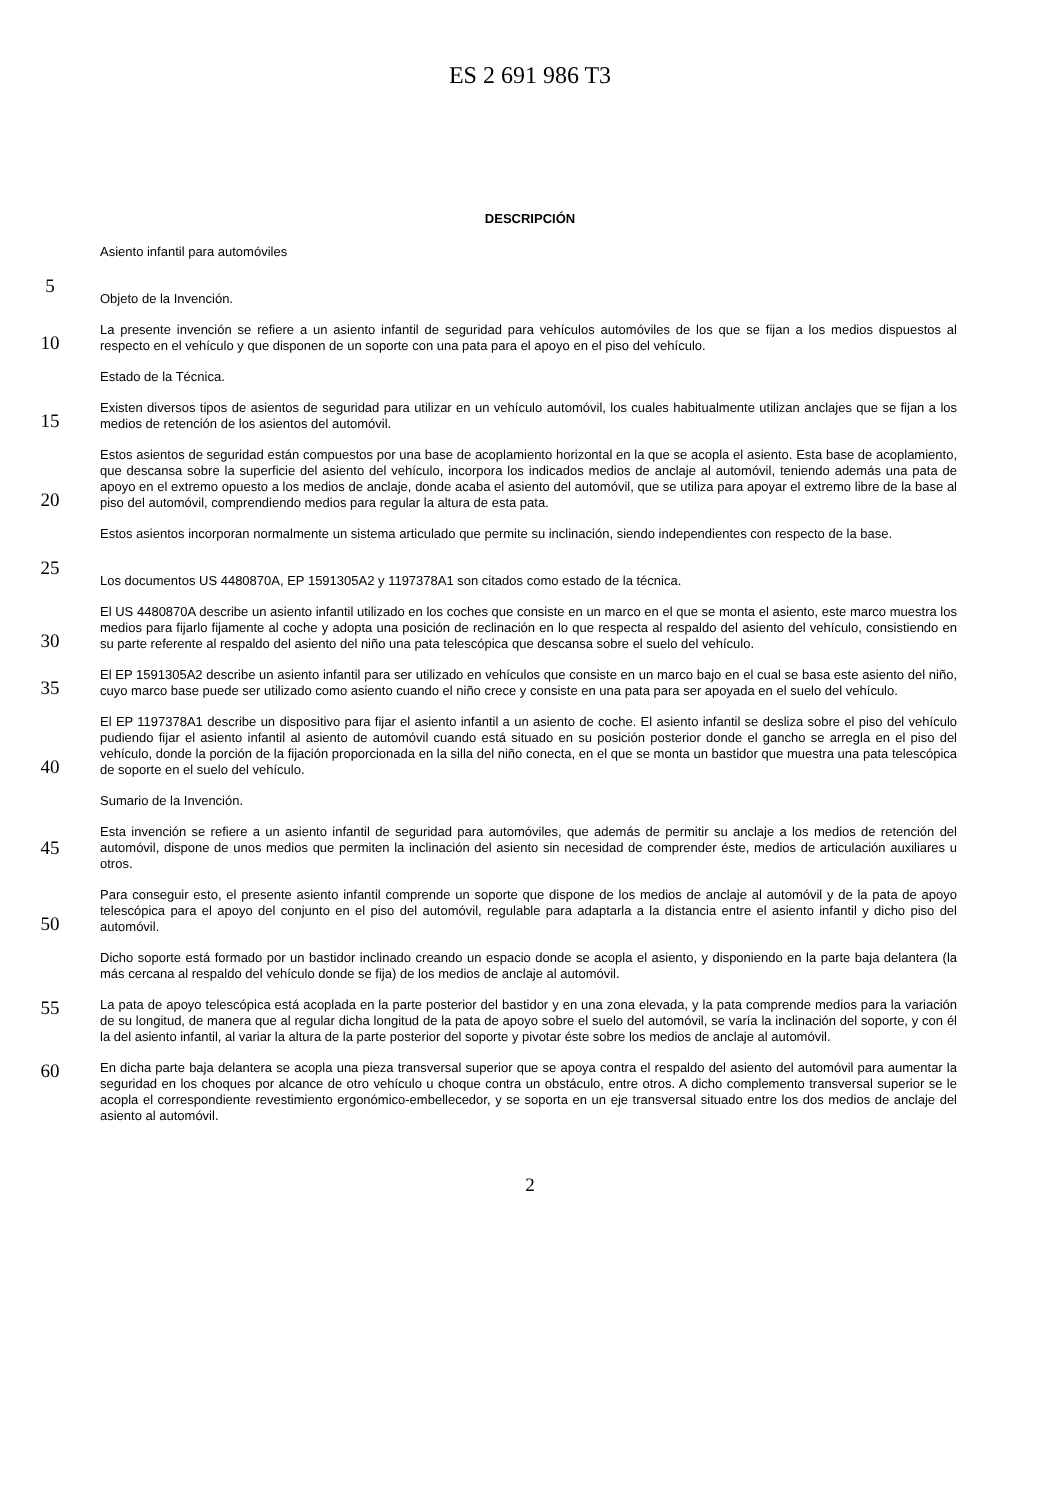ES 2 691 986 T3
DESCRIPCIÓN
Asiento infantil para automóviles
5
Objeto de la Invención.
10
La presente invención se refiere a un asiento infantil de seguridad para vehículos automóviles de los que se fijan a los medios dispuestos al respecto en el vehículo y que disponen de un soporte con una pata para el apoyo en el piso del vehículo.
Estado de la Técnica.
15
Existen diversos tipos de asientos de seguridad para utilizar en un vehículo automóvil, los cuales habitualmente utilizan anclajes que se fijan a los medios de retención de los asientos del automóvil.
20
Estos asientos de seguridad están compuestos por una base de acoplamiento horizontal en la que se acopla el asiento. Esta base de acoplamiento, que descansa sobre la superficie del asiento del vehículo, incorpora los indicados medios de anclaje al automóvil, teniendo además una pata de apoyo en el extremo opuesto a los medios de anclaje, donde acaba el asiento del automóvil, que se utiliza para apoyar el extremo libre de la base al piso del automóvil, comprendiendo medios para regular la altura de esta pata.
Estos asientos incorporan normalmente un sistema articulado que permite su inclinación, siendo independientes con respecto de la base.
25
Los documentos US 4480870A, EP 1591305A2 y 1197378A1 son citados como estado de la técnica.
30
El US 4480870A describe un asiento infantil utilizado en los coches que consiste en un marco en el que se monta el asiento, este marco muestra los medios para fijarlo fijamente al coche y adopta una posición de reclinación en lo que respecta al respaldo del asiento del vehículo, consistiendo en su parte referente al respaldo del asiento del niño una pata telescópica que descansa sobre el suelo del vehículo.
35
El EP 1591305A2 describe un asiento infantil para ser utilizado en vehículos que consiste en un marco bajo en el cual se basa este asiento del niño, cuyo marco base puede ser utilizado como asiento cuando el niño crece y consiste en una pata para ser apoyada en el suelo del vehículo.
40
El EP 1197378A1 describe un dispositivo para fijar el asiento infantil a un asiento de coche. El asiento infantil se desliza sobre el piso del vehículo pudiendo fijar el asiento infantil al asiento de automóvil cuando está situado en su posición posterior donde el gancho se arregla en el piso del vehículo, donde la porción de la fijación proporcionada en la silla del niño conecta, en el que se monta un bastidor que muestra una pata telescópica de soporte en el suelo del vehículo.
Sumario de la Invención.
45
Esta invención se refiere a un asiento infantil de seguridad para automóviles, que además de permitir su anclaje a los medios de retención del automóvil, dispone de unos medios que permiten la inclinación del asiento sin necesidad de comprender éste, medios de articulación auxiliares u otros.
50
Para conseguir esto, el presente asiento infantil comprende un soporte que dispone de los medios de anclaje al automóvil y de la pata de apoyo telescópica para el apoyo del conjunto en el piso del automóvil, regulable para adaptarla a la distancia entre el asiento infantil y dicho piso del automóvil.
Dicho soporte está formado por un bastidor inclinado creando un espacio donde se acopla el asiento, y disponiendo en la parte baja delantera (la más cercana al respaldo del vehículo donde se fija) de los medios de anclaje al automóvil.
55
La pata de apoyo telescópica está acoplada en la parte posterior del bastidor y en una zona elevada, y la pata comprende medios para la variación de su longitud, de manera que al regular dicha longitud de la pata de apoyo sobre el suelo del automóvil, se varía la inclinación del soporte, y con él la del asiento infantil, al variar la altura de la parte posterior del soporte y pivotar éste sobre los medios de anclaje al automóvil.
60
En dicha parte baja delantera se acopla una pieza transversal superior que se apoya contra el respaldo del asiento del automóvil para aumentar la seguridad en los choques por alcance de otro vehículo u choque contra un obstáculo, entre otros. A dicho complemento transversal superior se le acopla el correspondiente revestimiento ergonómico-embellecedor, y se soporta en un eje transversal situado entre los dos medios de anclaje del asiento al automóvil.
2